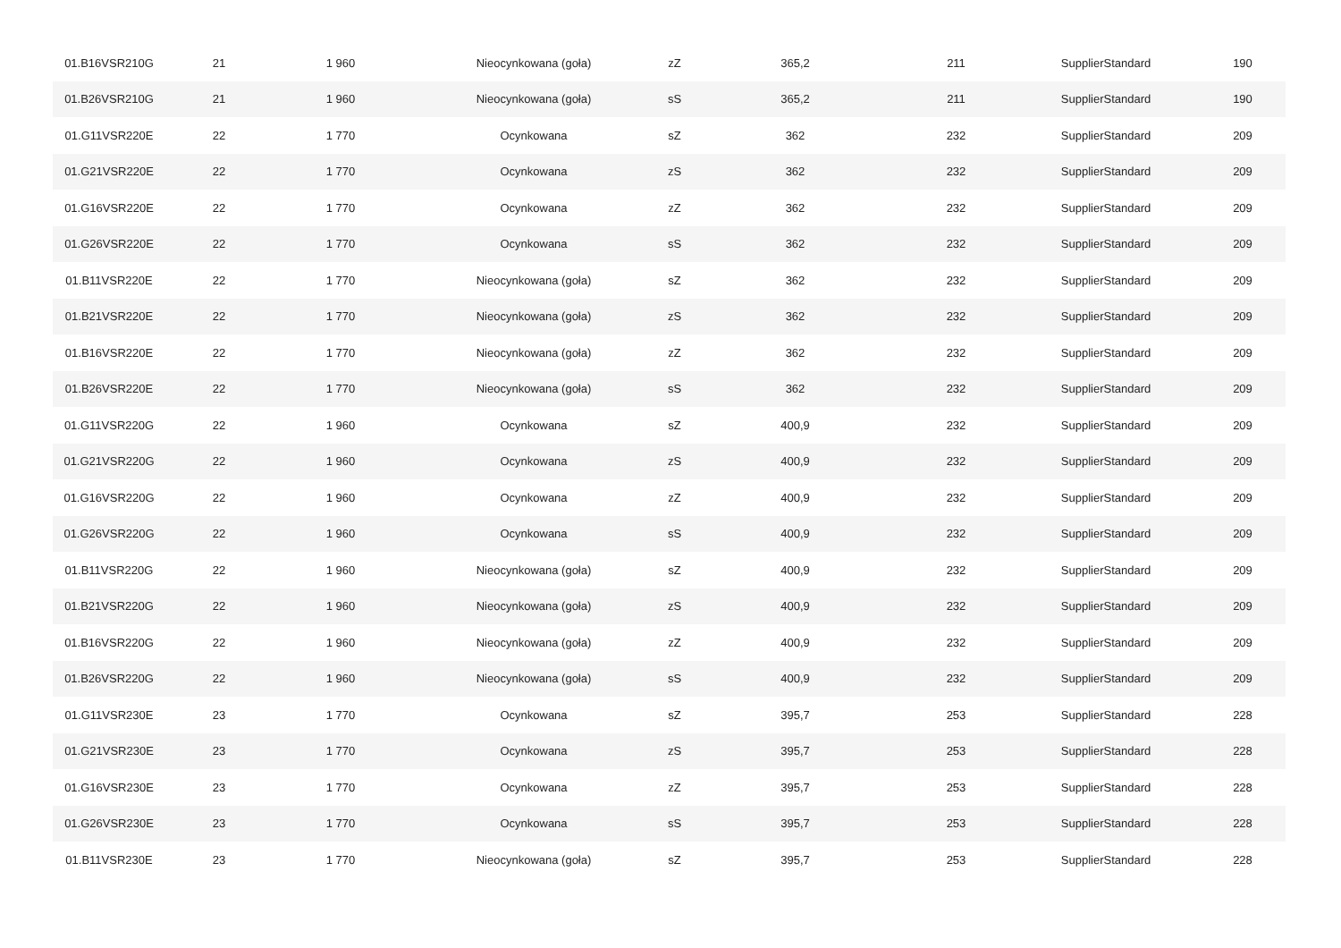| 01.B16VSR210G | 21 | 1 960 | Nieocynkowana (goła) | zZ | 365,2 | 211 | SupplierStandard | 190 |
| 01.B26VSR210G | 21 | 1 960 | Nieocynkowana (goła) | sS | 365,2 | 211 | SupplierStandard | 190 |
| 01.G11VSR220E | 22 | 1 770 | Ocynkowana | sZ | 362 | 232 | SupplierStandard | 209 |
| 01.G21VSR220E | 22 | 1 770 | Ocynkowana | zS | 362 | 232 | SupplierStandard | 209 |
| 01.G16VSR220E | 22 | 1 770 | Ocynkowana | zZ | 362 | 232 | SupplierStandard | 209 |
| 01.G26VSR220E | 22 | 1 770 | Ocynkowana | sS | 362 | 232 | SupplierStandard | 209 |
| 01.B11VSR220E | 22 | 1 770 | Nieocynkowana (goła) | sZ | 362 | 232 | SupplierStandard | 209 |
| 01.B21VSR220E | 22 | 1 770 | Nieocynkowana (goła) | zS | 362 | 232 | SupplierStandard | 209 |
| 01.B16VSR220E | 22 | 1 770 | Nieocynkowana (goła) | zZ | 362 | 232 | SupplierStandard | 209 |
| 01.B26VSR220E | 22 | 1 770 | Nieocynkowana (goła) | sS | 362 | 232 | SupplierStandard | 209 |
| 01.G11VSR220G | 22 | 1 960 | Ocynkowana | sZ | 400,9 | 232 | SupplierStandard | 209 |
| 01.G21VSR220G | 22 | 1 960 | Ocynkowana | zS | 400,9 | 232 | SupplierStandard | 209 |
| 01.G16VSR220G | 22 | 1 960 | Ocynkowana | zZ | 400,9 | 232 | SupplierStandard | 209 |
| 01.G26VSR220G | 22 | 1 960 | Ocynkowana | sS | 400,9 | 232 | SupplierStandard | 209 |
| 01.B11VSR220G | 22 | 1 960 | Nieocynkowana (goła) | sZ | 400,9 | 232 | SupplierStandard | 209 |
| 01.B21VSR220G | 22 | 1 960 | Nieocynkowana (goła) | zS | 400,9 | 232 | SupplierStandard | 209 |
| 01.B16VSR220G | 22 | 1 960 | Nieocynkowana (goła) | zZ | 400,9 | 232 | SupplierStandard | 209 |
| 01.B26VSR220G | 22 | 1 960 | Nieocynkowana (goła) | sS | 400,9 | 232 | SupplierStandard | 209 |
| 01.G11VSR230E | 23 | 1 770 | Ocynkowana | sZ | 395,7 | 253 | SupplierStandard | 228 |
| 01.G21VSR230E | 23 | 1 770 | Ocynkowana | zS | 395,7 | 253 | SupplierStandard | 228 |
| 01.G16VSR230E | 23 | 1 770 | Ocynkowana | zZ | 395,7 | 253 | SupplierStandard | 228 |
| 01.G26VSR230E | 23 | 1 770 | Ocynkowana | sS | 395,7 | 253 | SupplierStandard | 228 |
| 01.B11VSR230E | 23 | 1 770 | Nieocynkowana (goła) | sZ | 395,7 | 253 | SupplierStandard | 228 |